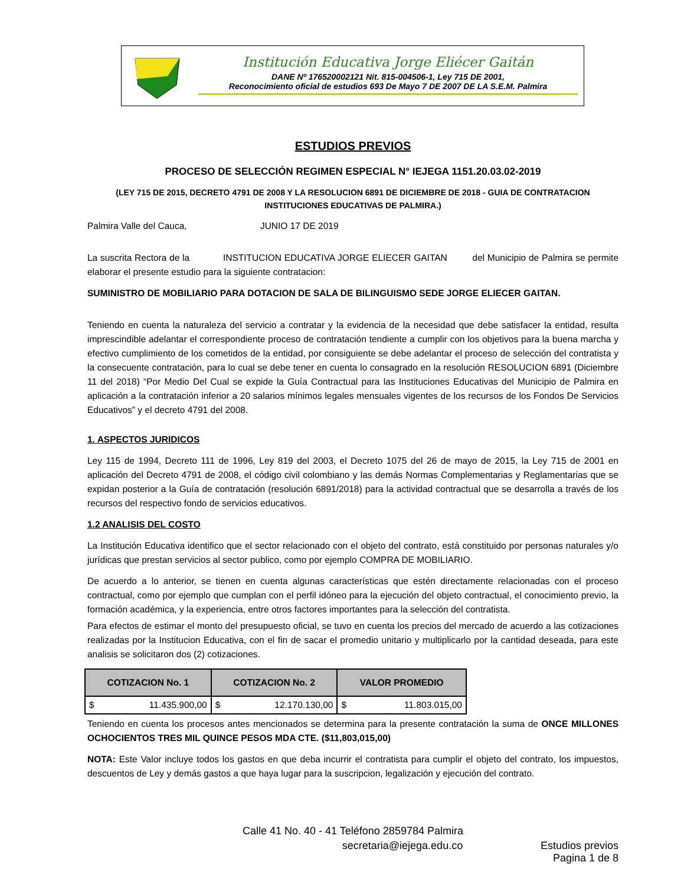Institución Educativa Jorge Eliécer Gaitán
DANE Nº 176520002121 Nit. 815-004506-1, Ley 715 DE 2001,
Reconocimiento oficial de estudios 693 De Mayo 7 DE 2007 DE LA S.E.M. Palmira
ESTUDIOS PREVIOS
PROCESO DE SELECCIÓN REGIMEN ESPECIAL N° IEJEGA 1151.20.03.02-2019
(LEY 715 DE 2015, DECRETO 4791 DE 2008 Y LA RESOLUCION 6891 DE DICIEMBRE DE 2018 - GUIA DE CONTRATACION INSTITUCIONES EDUCATIVAS DE PALMIRA.)
Palmira Valle del Cauca, JUNIO 17 DE 2019
La suscrita Rectora de la INSTITUCION EDUCATIVA JORGE ELIECER GAITAN del Municipio de Palmira se permite elaborar el presente estudio para la siguiente contratacion:
SUMINISTRO DE MOBILIARIO PARA DOTACION DE SALA DE BILINGUISMO SEDE JORGE ELIECER GAITAN.
Teniendo en cuenta la naturaleza del servicio a contratar y la evidencia de la necesidad que debe satisfacer la entidad, resulta imprescindible adelantar el correspondiente proceso de contratación tendiente a cumplir con los objetivos para la buena marcha y efectivo cumplimiento de los cometidos de la entidad, por consiguiente se debe adelantar el proceso de selección del contratista y la consecuente contratación, para lo cual se debe tener en cuenta lo consagrado en la resolución RESOLUCION 6891 (Diciembre 11 del 2018) “Por Medio Del Cual se expide la Guía Contractual para las Instituciones Educativas del Municipio de Palmira en aplicación a la contratación inferior a 20 salarios mínimos legales mensuales vigentes de los recursos de los Fondos De Servicios Educativos” y el decreto 4791 del 2008.
1. ASPECTOS JURIDICOS
Ley 115 de 1994, Decreto 111 de 1996, Ley 819 del 2003, el Decreto 1075 del 26 de mayo de 2015, la Ley 715 de 2001 en aplicación del Decreto 4791 de 2008, el código civil colombiano y las demás Normas Complementarias y Reglamentarias que se expidan posterior a la Guía de contratación (resolución 6891/2018) para la actividad contractual que se desarrolla a través de los recursos del respectivo fondo de servicios educativos.
1.2 ANALISIS DEL COSTO
La Institución Educativa identifico que el sector relacionado con el objeto del contrato, está constituido por personas naturales y/o jurídicas que prestan servicios al sector publico, como por ejemplo COMPRA DE MOBILIARIO.
De acuerdo a lo anterior, se tienen en cuenta algunas características que estén directamente relacionadas con el proceso contractual, como por ejemplo que cumplan con el perfil idóneo para la ejecución del objeto contractual, el conocimiento previo, la formación académica, y la experiencia, entre otros factores importantes para la selección del contratista.
Para efectos de estimar el monto del presupuesto oficial, se tuvo en cuenta los precios del mercado de acuerdo a las cotizaciones realizadas por la Institucion Educativa, con el fin de sacar el promedio unitario y multiplicarlo por la cantidad deseada, para este analisis se solicitaron dos (2) cotizaciones.
| COTIZACION No. 1 | COTIZACION No. 2 | VALOR PROMEDIO |
| --- | --- | --- |
| $ 11.435.900,00 | $ 12.170.130,00 | $ 11.803.015,00 |
Teniendo en cuenta los procesos antes mencionados se determina para la presente contratación la suma de ONCE MILLONES OCHOCIENTOS TRES MIL QUINCE PESOS MDA CTE. ($11,803,015,00)
NOTA: Este Valor incluye todos los gastos en que deba incurrir el contratista para cumplir el objeto del contrato, los impuestos, descuentos de Ley y demás gastos a que haya lugar para la suscripcion, legalización y ejecución del contrato.
Calle 41 No. 40 - 41 Teléfono 2859784 Palmira
secretaria@iejega.edu.co Estudios previos
Pagina 1 de 8